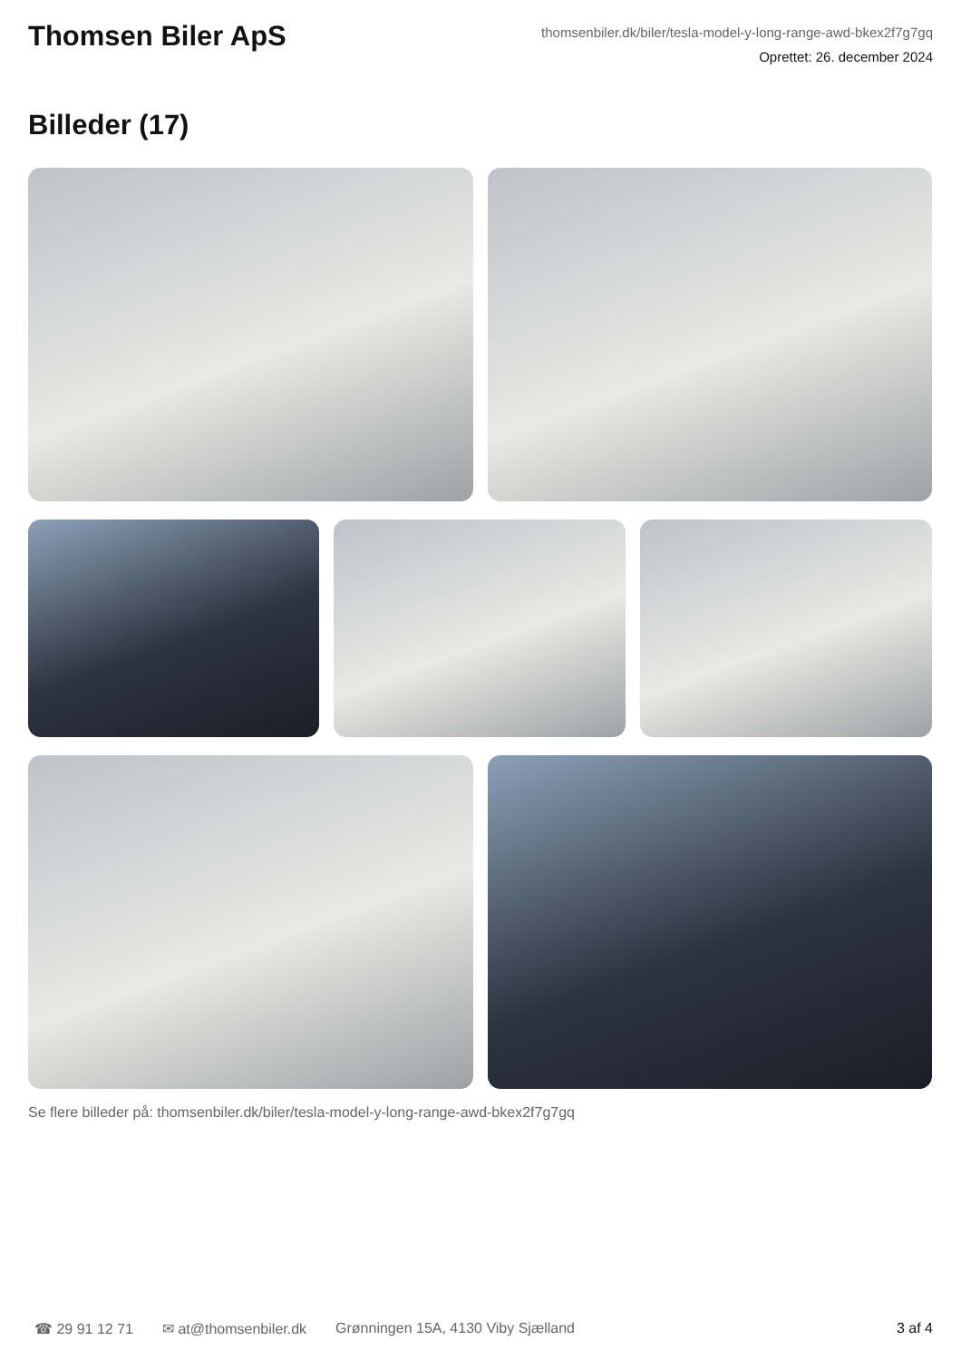Thomsen Biler ApS
thomsenbiler.dk/biler/tesla-model-y-long-range-awd-bkex2f7g7gq
Oprettet: 26. december 2024
Billeder (17)
Se flere billeder på: thomsenbiler.dk/biler/tesla-model-y-long-range-awd-bkex2f7g7gq
☎ 29 91 12 71 ✉ at@thomsenbiler.dk Grønningen 15A, 4130 Viby Sjælland 3 af 4